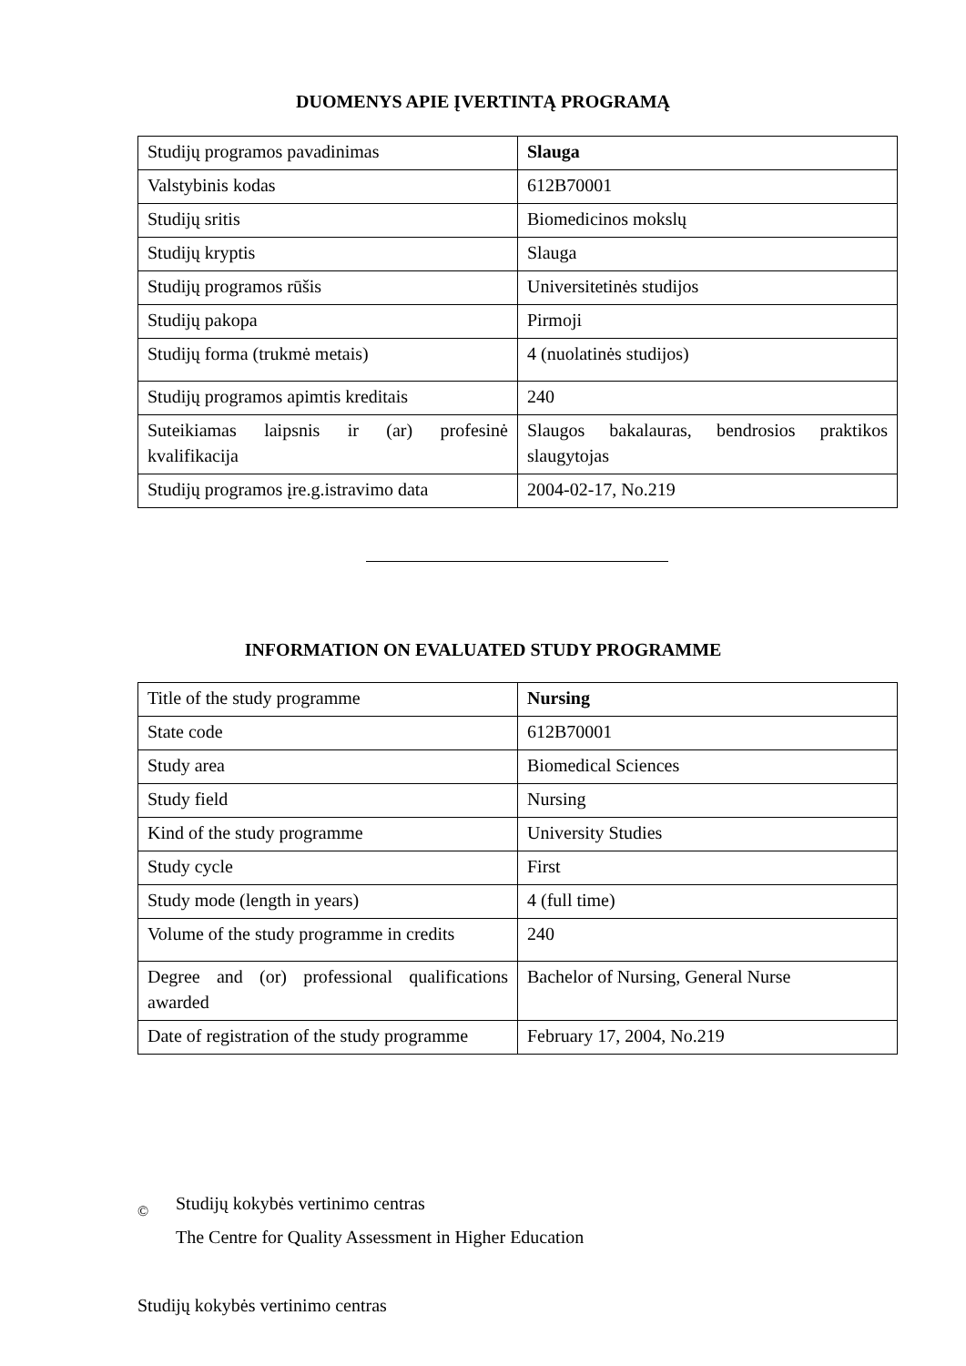DUOMENYS APIE ĮVERTINTĄ PROGRAMĄ
| Studijų programos pavadinimas | Slauga |
| Valstybinis kodas | 612B70001 |
| Studijų sritis | Biomedicinos mokslų |
| Studijų kryptis | Slauga |
| Studijų programos rūšis | Universitetinės studijos |
| Studijų pakopa | Pirmoji |
| Studijų forma (trukmė metais) | 4 (nuolatinės studijos) |
| Studijų programos apimtis kreditais | 240 |
| Suteikiamas laipsnis ir (ar) profesinė kvalifikacija | Slaugos bakalauras, bendrosios praktikos slaugytojas |
| Studijų programos įre.g.istravimo data | 2004-02-17, No.219 |
INFORMATION ON EVALUATED STUDY PROGRAMME
| Title of the study programme | Nursing |
| State code | 612B70001 |
| Study area | Biomedical Sciences |
| Study field | Nursing |
| Kind of the study programme | University Studies |
| Study cycle | First |
| Study mode (length in years) | 4 (full time) |
| Volume of the study programme in credits | 240 |
| Degree and (or) professional qualifications awarded | Bachelor of Nursing, General Nurse |
| Date of registration of the study programme | February 17, 2004, No.219 |
©
Studijų kokybės vertinimo centras
The Centre for Quality Assessment in Higher Education
Studijų kokybės vertinimo centras